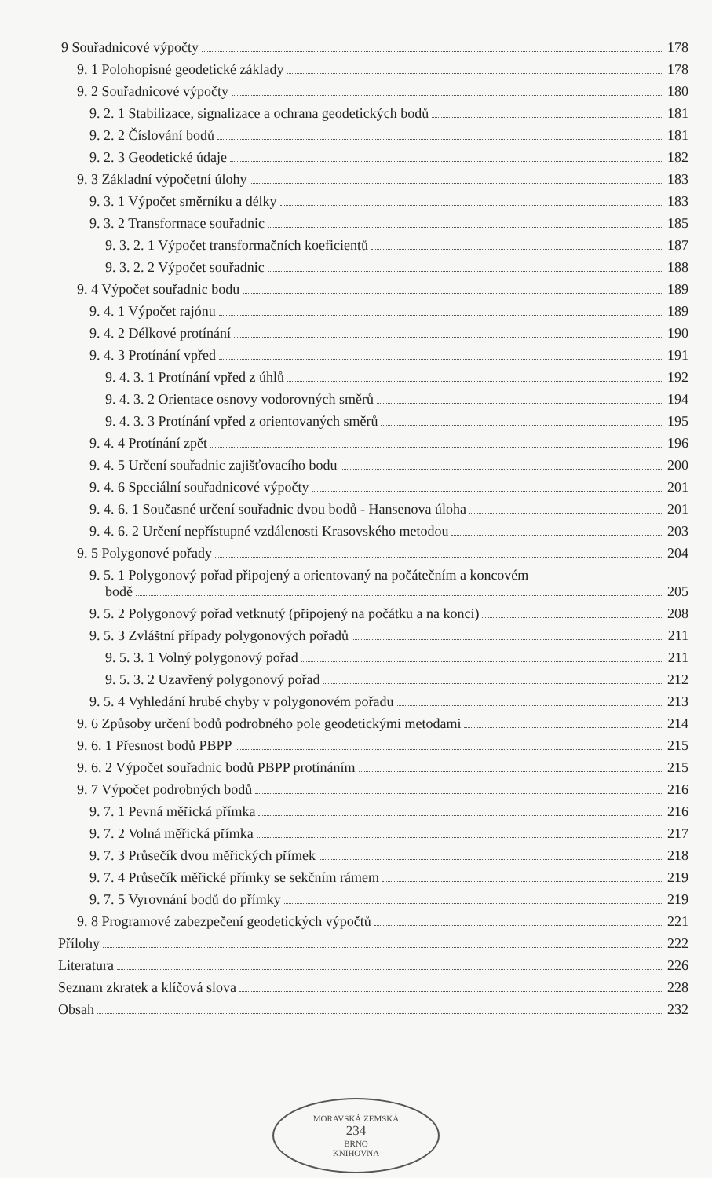9 Souřadnicové výpočty 178
9. 1 Polohopisné geodetické základy 178
9. 2 Souřadnicové výpočty 180
9. 2. 1 Stabilizace, signalizace a ochrana geodetických bodů 181
9. 2. 2 Číslování bodů 181
9. 2. 3 Geodetické údaje 182
9. 3 Základní výpočetní úlohy 183
9. 3. 1 Výpočet směrníku a délky 183
9. 3. 2 Transformace souřadnic 185
9. 3. 2. 1 Výpočet transformačních koeficientů 187
9. 3. 2. 2 Výpočet souřadnic 188
9. 4 Výpočet souřadnic bodu 189
9. 4. 1 Výpočet rajónu 189
9. 4. 2 Délkové protínání 190
9. 4. 3 Protínání vpřed 191
9. 4. 3. 1 Protínání vpřed z úhlů 192
9. 4. 3. 2 Orientace osnovy vodorovných směrů 194
9. 4. 3. 3 Protínání vpřed z orientovaných směrů 195
9. 4. 4 Protínání zpět 196
9. 4. 5 Určení souřadnic zajišťovacího bodu 200
9. 4. 6 Speciální souřadnicové výpočty 201
9. 4. 6. 1 Současné určení souřadnic dvou bodů - Hansenova úloha 201
9. 4. 6. 2 Určení nepřístupné vzdálenosti Krasovského metodou 203
9. 5 Polygonové pořady 204
9. 5. 1 Polygonový pořad připojený a orientovaný na počátečním a koncovém
bodě 205
9. 5. 2 Polygonový pořad vetknutý (připojený na počátku a na konci) 208
9. 5. 3 Zvláštní případy polygonových pořadů 211
9. 5. 3. 1 Volný polygonový pořad 211
9. 5. 3. 2 Uzavřený polygonový pořad 212
9. 5. 4 Vyhledání hrubé chyby v polygonovém pořadu 213
9. 6 Způsoby určení bodů podrobného pole geodetickými metodami 214
9. 6. 1 Přesnost bodů PBPP 215
9. 6. 2 Výpočet souřadnic bodů PBPP protínáním 215
9. 7 Výpočet podrobných bodů 216
9. 7. 1 Pevná měřická přímka 216
9. 7. 2 Volná měřická přímka 217
9. 7. 3 Průsečík dvou měřických přímek 218
9. 7. 4 Průsečík měřické přímky se sekčním rámem 219
9. 7. 5 Vyrovnání bodů do přímky 219
9. 8 Programové zabezpečení geodetických výpočtů 221
Přílohy 222
Literatura 226
Seznam zkratek a klíčová slova 228
Obsah 232
MORAVSKÁ ZEMSKÁ
234
BRNO
KNIHOVNA